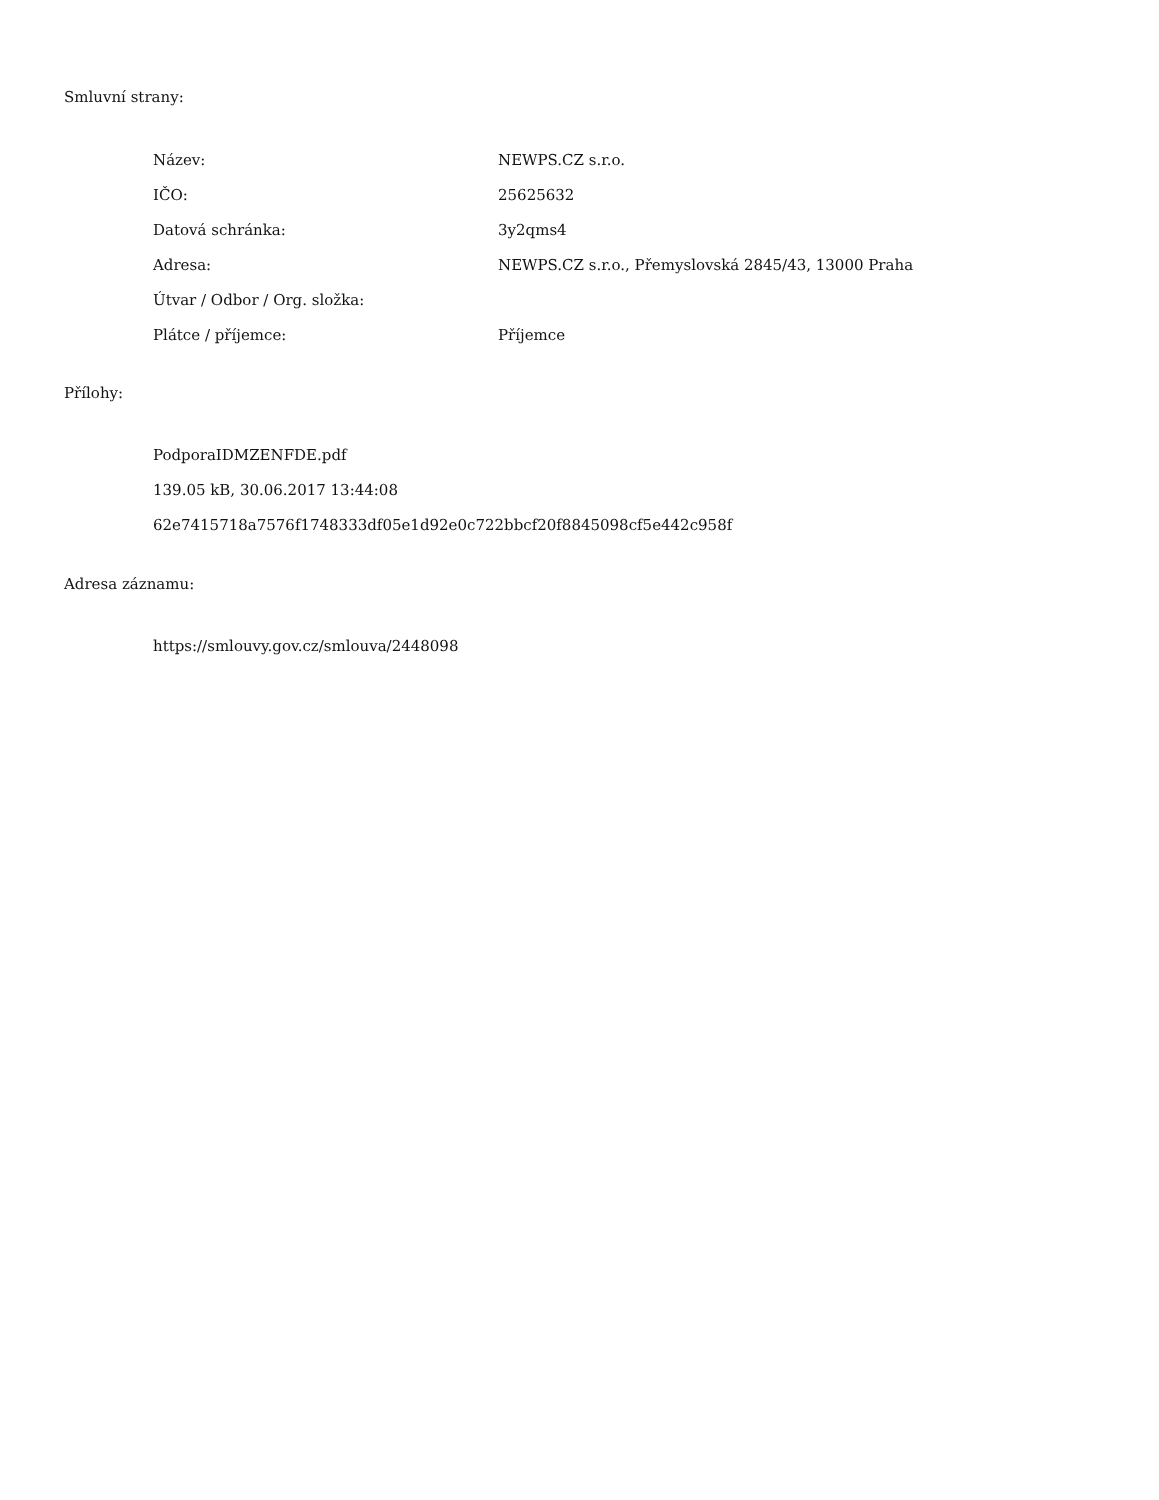Smluvní strany:
| Název: | NEWPS.CZ s.r.o. |
| IČO: | 25625632 |
| Datová schránka: | 3y2qms4 |
| Adresa: | NEWPS.CZ s.r.o., Přemyslovská 2845/43, 13000 Praha |
| Útvar / Odbor / Org. složka: | |
| Plátce / příjemce: | Příjemce |
Přílohy:
PodporaIDMZENFDE.pdf
139.05 kB, 30.06.2017 13:44:08
62e7415718a7576f1748333df05e1d92e0c722bbcf20f8845098cf5e442c958f
Adresa záznamu:
https://smlouvy.gov.cz/smlouva/2448098